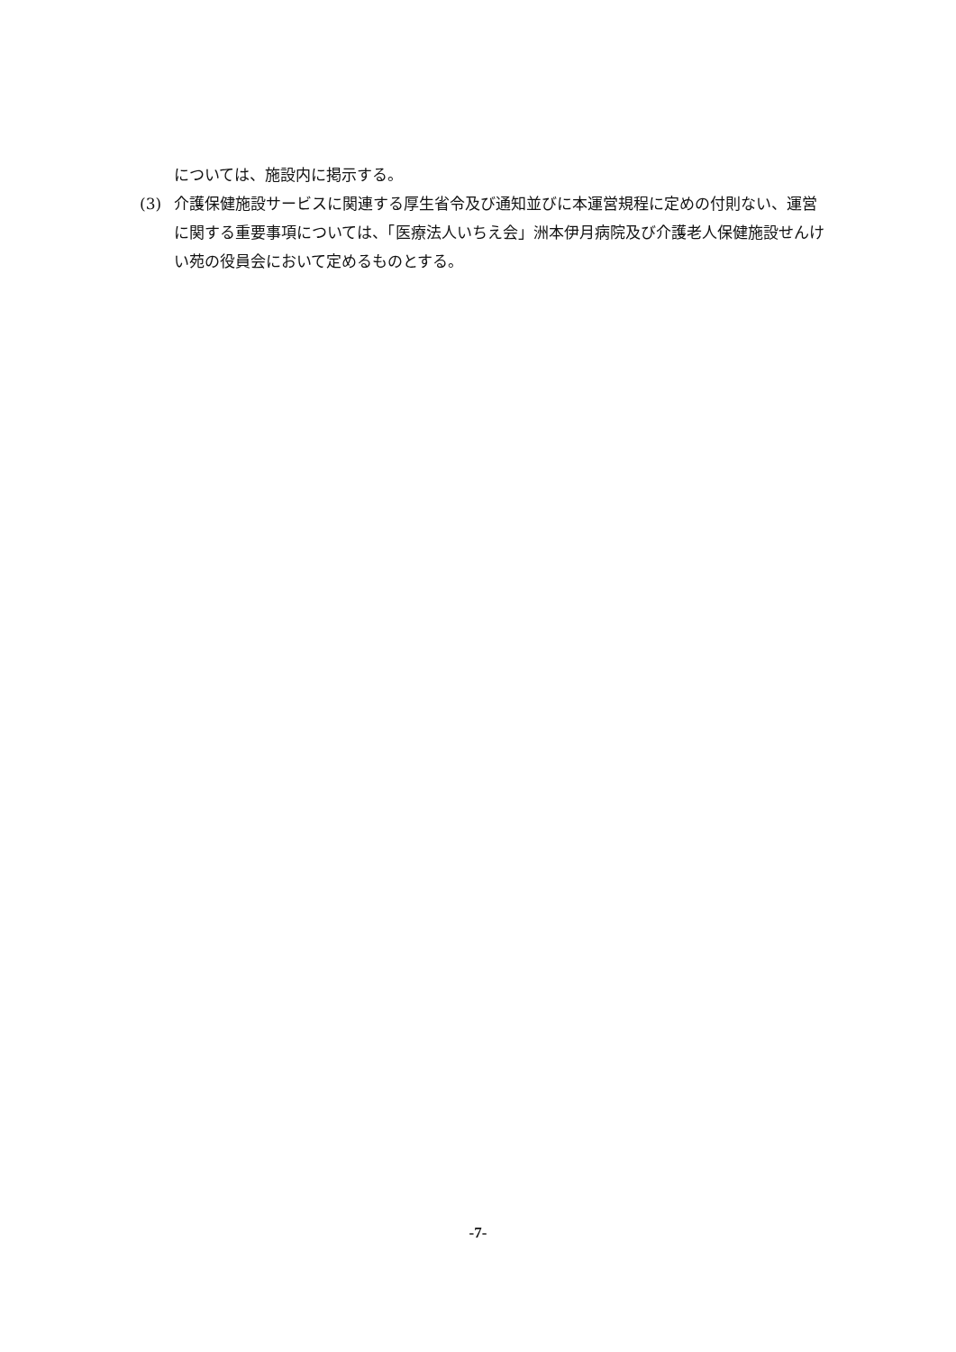については、施設内に掲示する。
(3) 介護保健施設サービスに関連する厚生省令及び通知並びに本運営規程に定めの付則ない、運営に関する重要事項については、「医療法人いちえ会」洲本伊月病院及び介護老人保健施設せんけい苑の役員会において定めるものとする。
-7-